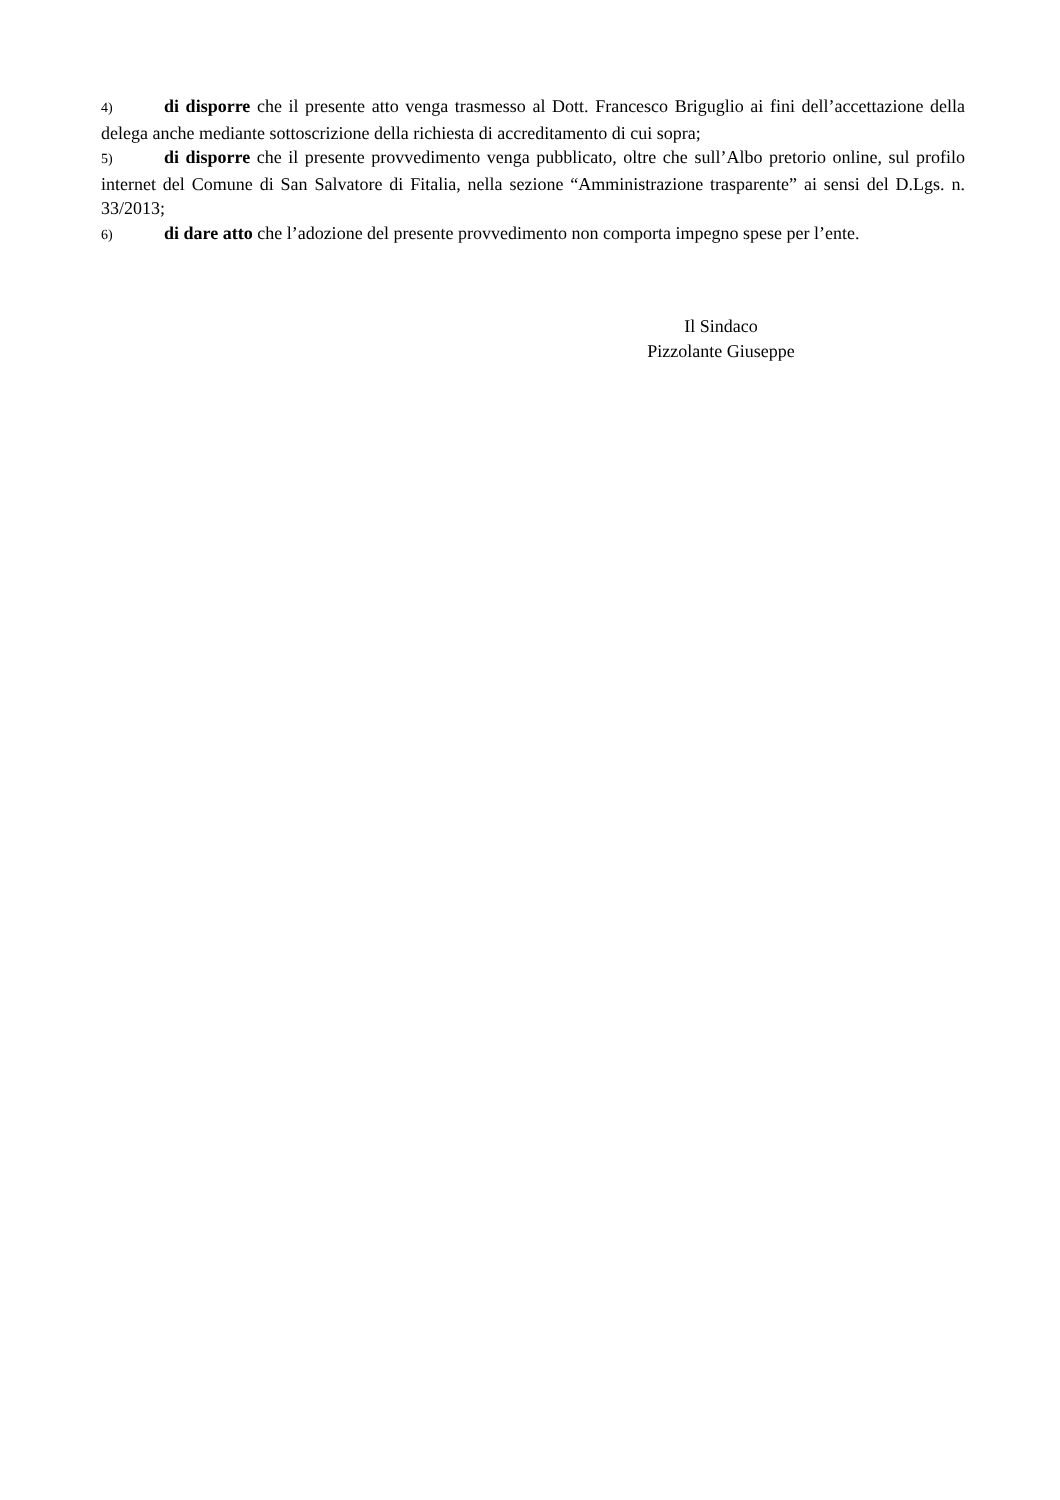4) di disporre che il presente atto venga trasmesso al Dott. Francesco Briguglio ai fini dell’accettazione della delega anche mediante sottoscrizione della richiesta di accreditamento di cui sopra;
5) di disporre che il presente provvedimento venga pubblicato, oltre che sull’Albo pretorio online, sul profilo internet del Comune di San Salvatore di Fitalia, nella sezione “Amministrazione trasparente” ai sensi del D.Lgs. n. 33/2013;
6) di dare atto che l’adozione del presente provvedimento non comporta impegno spese per l’ente.
Il Sindaco
Pizzolante Giuseppe